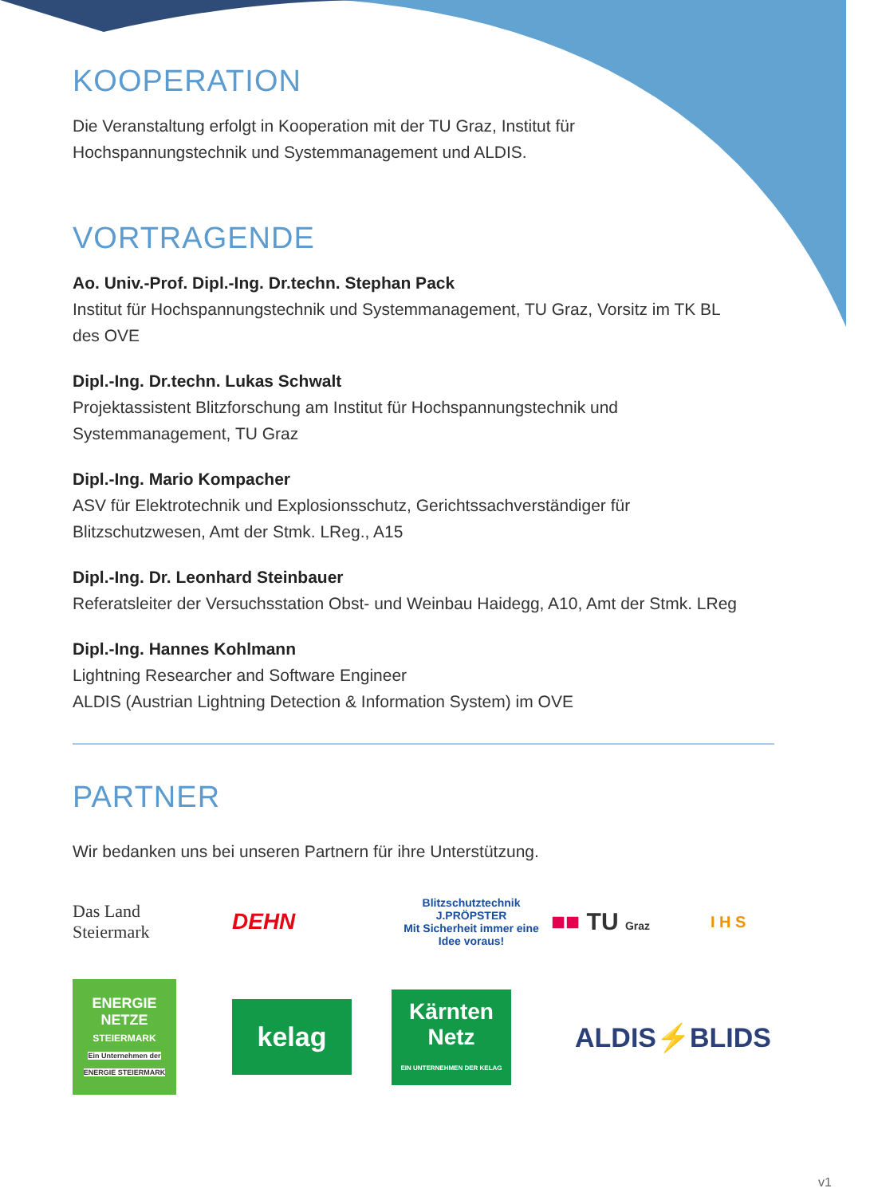KOOPERATION
Die Veranstaltung erfolgt in Kooperation mit der TU Graz, Institut für Hochspannungstechnik und Systemmanagement und ALDIS.
VORTRAGENDE
Ao. Univ.-Prof. Dipl.-Ing. Dr.techn. Stephan Pack
Institut für Hochspannungstechnik und Systemmanagement, TU Graz, Vorsitz im TK BL des OVE
Dipl.-Ing. Dr.techn. Lukas Schwalt
Projektassistent Blitzforschung am Institut für Hochspannungstechnik und Systemmanagement, TU Graz
Dipl.-Ing. Mario Kompacher
ASV für Elektrotechnik und Explosionsschutz, Gerichtssachverständiger für Blitzschutzwesen, Amt der Stmk. LReg., A15
Dipl.-Ing. Dr. Leonhard Steinbauer
Referatsleiter der Versuchsstation Obst- und Weinbau Haidegg, A10, Amt der Stmk. LReg
Dipl.-Ing. Hannes Kohlmann
Lightning Researcher and Software Engineer
ALDIS (Austrian Lightning Detection & Information System) im OVE
PARTNER
Wir bedanken uns bei unseren Partnern für ihre Unterstützung.
Das Land
Steiermark
DEHN
Blitzschutztechnik
J.PRÖPSTER
Mit Sicherheit immer eine Idee voraus!
■■ TU Graz
I H S
ENERGIE
NETZE
STEIERMARK
Ein Unternehmen der ENERGIE STEIERMARK
kelag
Kärnten
Netz
EIN UNTERNEHMEN DER KELAG
ALDIS⚡BLIDS
v1